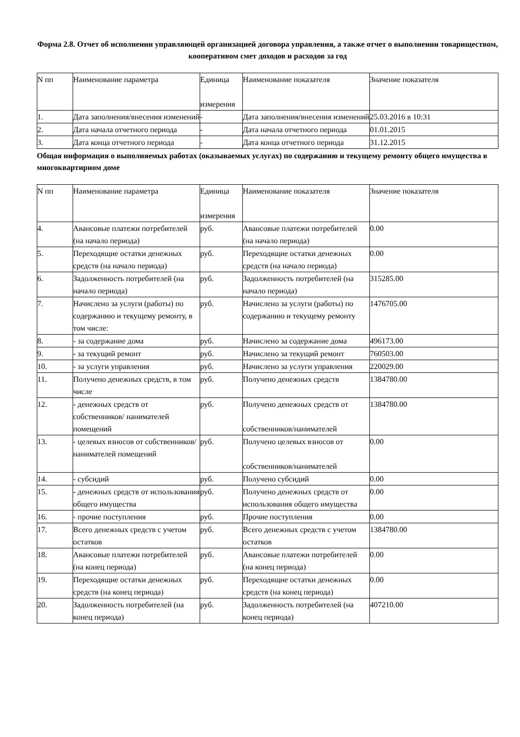Форма 2.8. Отчет об исполнении управляющей организацией договора управления, а также отчет о выполнении товариществом, кооперативом смет доходов и расходов за год
| N пп | Наименование параметра | Единица измерения | Наименование показателя | Значение показателя |
| 1. | Дата заполнения/внесения изменений | - | Дата заполнения/внесения изменений | 25.03.2016 в 10:31 |
| 2. | Дата начала отчетного периода | - | Дата начала отчетного периода | 01.01.2015 |
| 3. | Дата конца отчетного периода | - | Дата конца отчетного периода | 31.12.2015 |
Общая информация о выполняемых работах (оказываемых услугах) по содержанию и текущему ремонту общего имущества в многоквартирном доме
| N пп | Наименование параметра | Единица измерения | Наименование показателя | Значение показателя |
| 4. | Авансовые платежи потребителей (на начало периода) | руб. | Авансовые платежи потребителей (на начало периода) | 0.00 |
| 5. | Переходящие остатки денежных средств (на начало периода) | руб. | Переходящие остатки денежных средств (на начало периода) | 0.00 |
| 6. | Задолженность потребителей (на начало периода) | руб. | Задолженность потребителей (на начало периода) | 315285.00 |
| 7. | Начислено за услуги (работы) по содержанию и текущему ремонту, в том числе: | руб. | Начислено за услуги (работы) по содержанию и текущему ремонту | 1476705.00 |
| 8. | - за содержание дома | руб. | Начислено за содержание дома | 496173.00 |
| 9. | - за текущий ремонт | руб. | Начислено за текущий ремонт | 760503.00 |
| 10. | - за услуги управления | руб. | Начислено за услуги управления | 220029.00 |
| 11. | Получено денежных средств, в том числе | руб. | Получено денежных средств | 1384780.00 |
| 12. | - денежных средств от собственников/ нанимателей помещений | руб. | Получено денежных средств от собственников/нанимателей | 1384780.00 |
| 13. | - целевых взносов от собственников/ нанимателей помещений | руб. | Получено целевых взносов от собственников/нанимателей | 0.00 |
| 14. | - субсидий | руб. | Получено субсидий | 0.00 |
| 15. | - денежных средств от использования общего имущества | руб. | Получено денежных средств от использования общего имущества | 0.00 |
| 16. | - прочие поступления | руб. | Прочие поступления | 0.00 |
| 17. | Всего денежных средств с учетом остатков | руб. | Всего денежных средств с учетом остатков | 1384780.00 |
| 18. | Авансовые платежи потребителей (на конец периода) | руб. | Авансовые платежи потребителей (на конец периода) | 0.00 |
| 19. | Переходящие остатки денежных средств (на конец периода) | руб. | Переходящие остатки денежных средств (на конец периода) | 0.00 |
| 20. | Задолженность потребителей (на конец периода) | руб. | Задолженность потребителей (на конец периода) | 407210.00 |